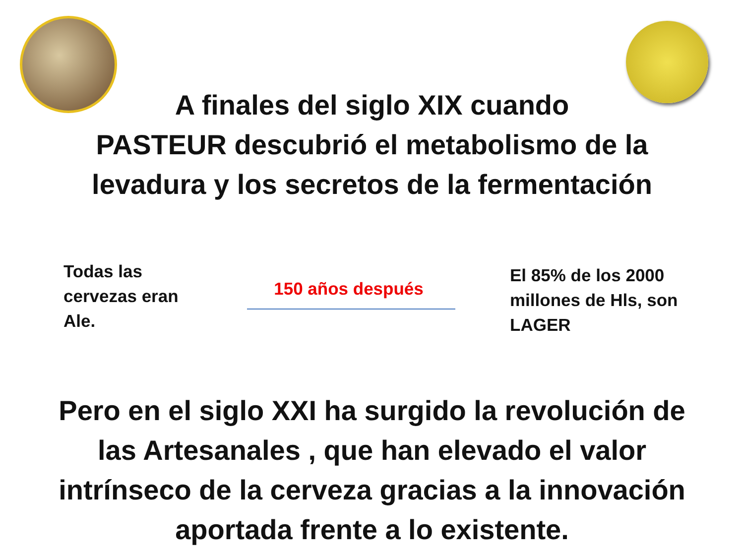A finales del siglo XIX cuando
PASTEUR descubrió el metabolismo de la
levadura y los secretos de la fermentación
Todas las
cervezas eran
Ale.
150 años después
El 85% de los 2000
millones de Hls, son
LAGER
Pero en el siglo XXI ha surgido la revolución de
las Artesanales , que han elevado el valor
intrínseco de la cerveza gracias a la innovación
aportada frente a lo existente.